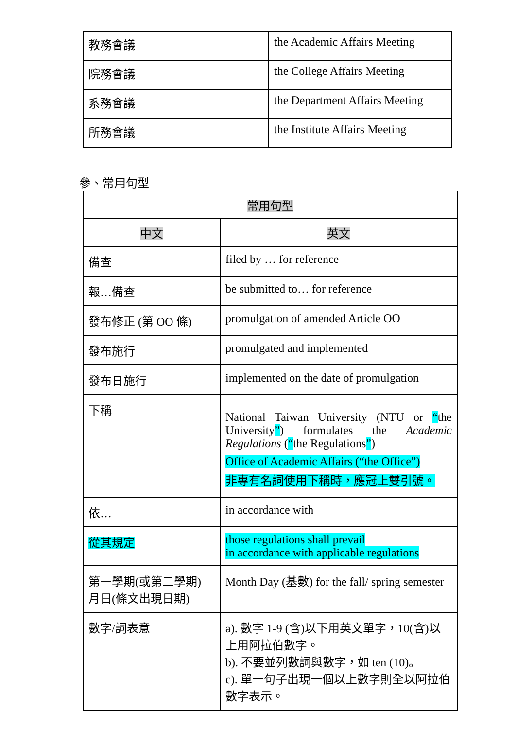| 教務會議 | the Academic Affairs Meeting |
| 院務會議 | the College Affairs Meeting |
| 系務會議 | the Department Affairs Meeting |
| 所務會議 | the Institute Affairs Meeting |
參、常用句型
| 常用句型 | |
| --- | --- |
| 中文 | 英文 |
| 備查 | filed by … for reference |
| 報…備查 | be submitted to… for reference |
| 發布修正 (第 OO 條) | promulgation of amended Article OO |
| 發布施行 | promulgated and implemented |
| 發布日施行 | implemented on the date of promulgation |
| 下稱 | National Taiwan University (NTU or “ the University ” ) formulates the Academic Regulations ( “ the Regulations ” ) Office of Academic Affairs (“the Office”) 非專有名詞使用下稱時，應冠上雙引號。 |
| 依… | in accordance with |
| 從其規定 | those regulations shall prevail in accordance with applicable regulations |
| 第一學期(或第二學期) 月日(條文出現日期) | Month Day (基數) for the fall/ spring semester |
| 數字/詞表意 | a). 數字 1-9 (含)以下用英文單字，10(含)以上用阿拉伯數字。 b). 不要並列數詞與數字，如 ten (10)。 c). 單一句子出現一個以上數字則全以阿拉伯數字表示。 |